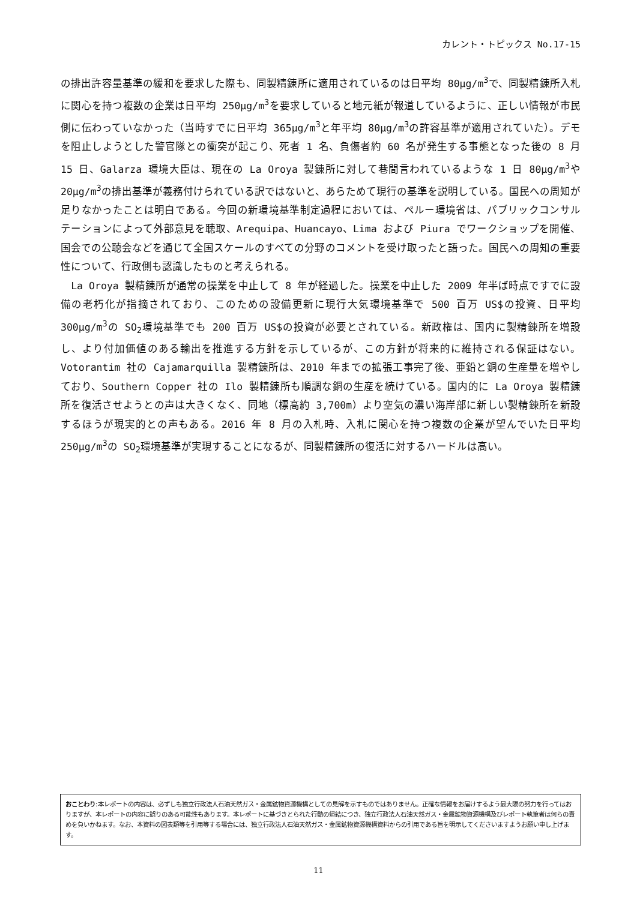カレント・トピックス No.17-15
の排出許容量基準の緩和を要求した際も、同製精錬所に適用されているのは日平均 80μg/m<sup>3</sup>で、同製精錬所入札に関心を持つ複数の企業は日平均 250μg/m<sup>3</sup>を要求していると地元紙が報道しているように、正しい情報が市民側に伝わっていなかった（当時すでに日平均 365μg/m<sup>3</sup>と年平均 80μg/m<sup>3</sup>の許容基準が適用されていた）。デモを阻止しようとした警官隊との衝突が起こり、死者 1 名、負傷者約 60 名が発生する事態となった後の 8 月 15 日、Galarza 環境大臣は、現在の La Oroya 製錬所に対して巷間言われているような 1 日 80μg/m<sup>3</sup>や 20μg/m<sup>3</sup>の排出基準が義務付けられている訳ではないと、あらためて現行の基準を説明している。国民への周知が足りなかったことは明白である。今回の新環境基準制定過程においては、ペルー環境省は、パブリックコンサルテーションによって外部意見を聴取、Arequipa、Huancayo、Lima および Piura でワークショップを開催、国会での公聴会などを通じて全国スケールのすべての分野のコメントを受け取ったと語った。国民への周知の重要性について、行政側も認識したものと考えられる。
　La Oroya 製精錬所が通常の操業を中止して 8 年が経過した。操業を中止した 2009 年半ば時点ですでに設備の老朽化が指摘されており、このための設備更新に現行大気環境基準で 500 百万 US$の投資、日平均 300μg/m<sup>3</sup>の SO<sub>2</sub>環境基準でも 200 百万 US$の投資が必要とされている。新政権は、国内に製精錬所を増設し、より付加価値のある輸出を推進する方針を示しているが、この方針が将来的に維持される保証はない。Votorantim 社の Cajamarquilla 製精錬所は、2010 年までの拡張工事完了後、亜鉛と銅の生産量を増やしており、Southern Copper 社の Ilo 製精錬所も順調な銅の生産を続けている。国内的に La Oroya 製精錬所を復活させようとの声は大きくなく、同地（標高約 3,700m）より空気の濃い海岸部に新しい製精錬所を新設するほうが現実的との声もある。2016 年 8 月の入札時、入札に関心を持つ複数の企業が望んでいた日平均 250μg/m<sup>3</sup>の SO<sub>2</sub>環境基準が実現することになるが、同製精錬所の復活に対するハードルは高い。
おことわり:本レポートの内容は、必ずしも独立行政法人石油天然ガス・金属鉱物資源機構としての見解を示すものではありません。正確な情報をお届けするよう最大限の努力を行ってはおりますが、本レポートの内容に誤りのある可能性もあります。本レポートに基づきとられた行動の帰結につき、独立行政法人石油天然ガス・金属鉱物資源機構及びレポート執筆者は何らの責めを負いかねます。なお、本資料の図表類等を引用等する場合には、独立行政法人石油天然ガス・金属鉱物資源機構資料からの引用である旨を明示してくださいますようお願い申し上げます。
11